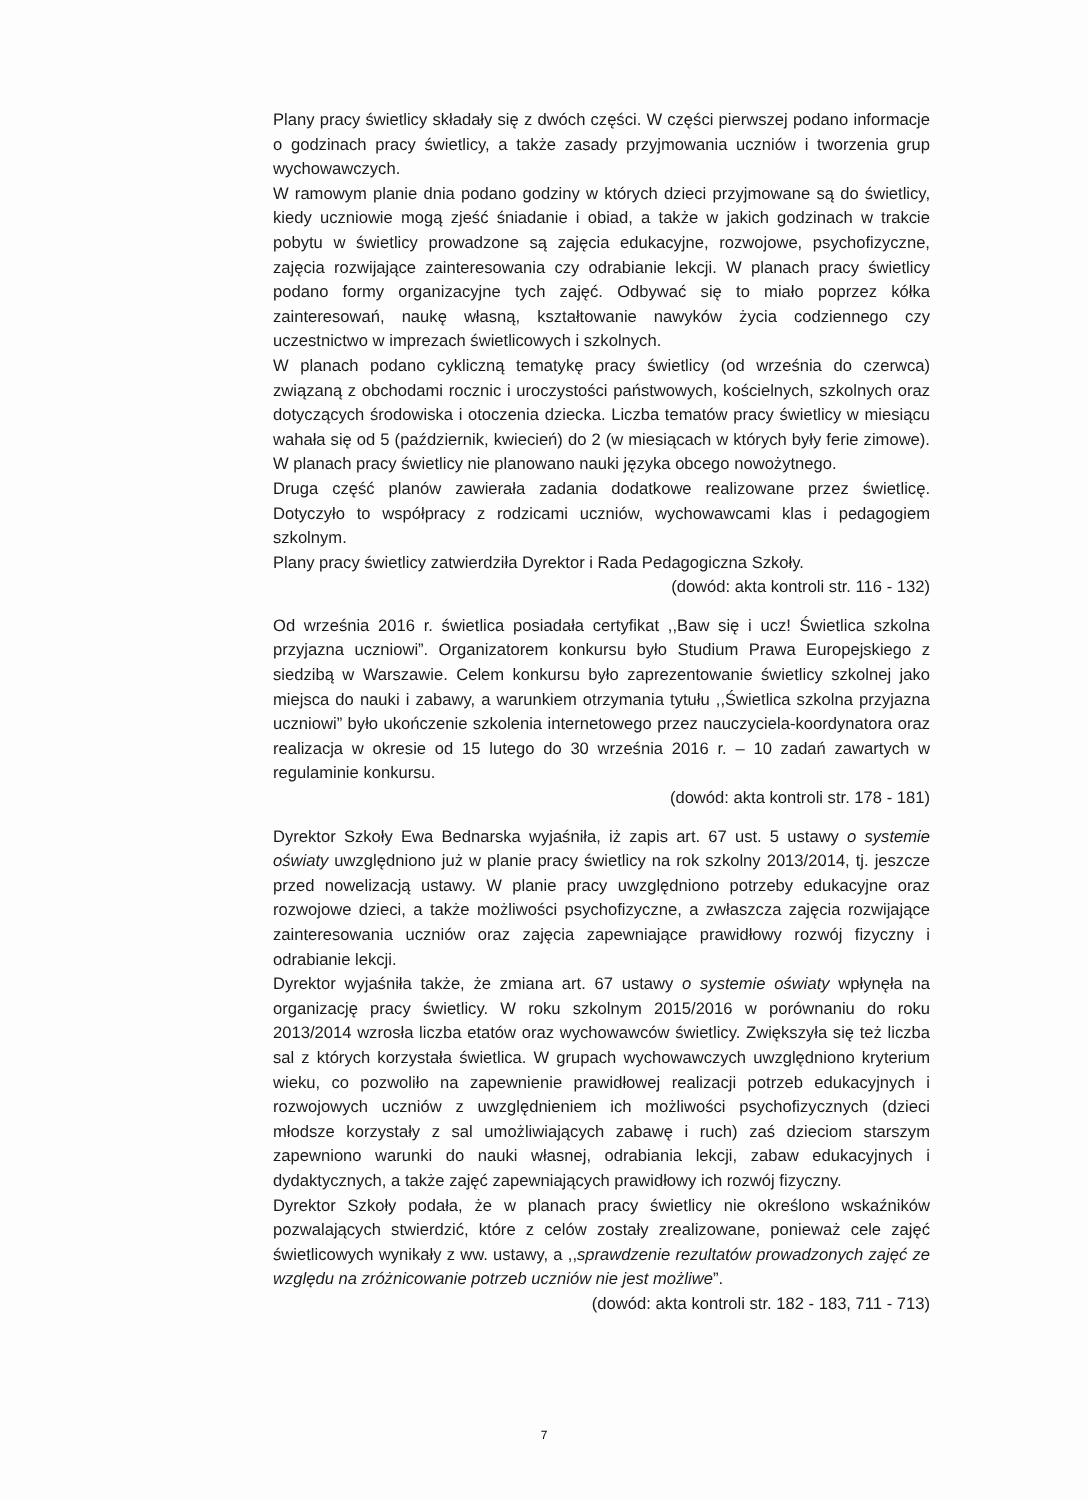Plany pracy świetlicy składały się z dwóch części. W części pierwszej podano informacje o godzinach pracy świetlicy, a także zasady przyjmowania uczniów i tworzenia grup wychowawczych.
W ramowym planie dnia podano godziny w których dzieci przyjmowane są do świetlicy, kiedy uczniowie mogą zjeść śniadanie i obiad, a także w jakich godzinach w trakcie pobytu w świetlicy prowadzone są zajęcia edukacyjne, rozwojowe, psychofizyczne, zajęcia rozwijające zainteresowania czy odrabianie lekcji. W planach pracy świetlicy podano formy organizacyjne tych zajęć. Odbywać się to miało poprzez kółka zainteresowań, naukę własną, kształtowanie nawyków życia codziennego czy uczestnictwo w imprezach świetlicowych i szkolnych.
W planach podano cykliczną tematykę pracy świetlicy (od września do czerwca) związaną z obchodami rocznic i uroczystości państwowych, kościelnych, szkolnych oraz dotyczących środowiska i otoczenia dziecka. Liczba tematów pracy świetlicy w miesiącu wahała się od 5 (październik, kwiecień) do 2 (w miesiącach w których były ferie zimowe). W planach pracy świetlicy nie planowano nauki języka obcego nowożytnego.
Druga część planów zawierała zadania dodatkowe realizowane przez świetlicę. Dotyczyło to współpracy z rodzicami uczniów, wychowawcami klas i pedagogiem szkolnym.
Plany pracy świetlicy zatwierdziła Dyrektor i Rada Pedagogiczna Szkoły.
(dowód: akta kontroli str. 116 - 132)
Od września 2016 r. świetlica posiadała certyfikat ,,Baw się i ucz! Świetlica szkolna przyjazna uczniowi”. Organizatorem konkursu było Studium Prawa Europejskiego z siedzibą w Warszawie. Celem konkursu było zaprezentowanie świetlicy szkolnej jako miejsca do nauki i zabawy, a warunkiem otrzymania tytułu ,,Świetlica szkolna przyjazna uczniowi” było ukończenie szkolenia internetowego przez nauczyciela-koordynatora oraz realizacja w okresie od 15 lutego do 30 września 2016 r. – 10 zadań zawartych w regulaminie konkursu.
(dowód: akta kontroli str. 178 - 181)
Dyrektor Szkoły Ewa Bednarska wyjaśniła, iż zapis art. 67 ust. 5 ustawy o systemie oświaty uwzględniono już w planie pracy świetlicy na rok szkolny 2013/2014, tj. jeszcze przed nowelizacją ustawy. W planie pracy uwzględniono potrzeby edukacyjne oraz rozwojowe dzieci, a także możliwości psychofizyczne, a zwłaszcza zajęcia rozwijające zainteresowania uczniów oraz zajęcia zapewniające prawidłowy rozwój fizyczny i odrabianie lekcji.
Dyrektor wyjaśniła także, że zmiana art. 67 ustawy o systemie oświaty wpłynęła na organizację pracy świetlicy. W roku szkolnym 2015/2016 w porównaniu do roku 2013/2014 wzrosła liczba etatów oraz wychowawców świetlicy. Zwiększyła się też liczba sal z których korzystała świetlica. W grupach wychowawczych uwzględniono kryterium wieku, co pozwoliło na zapewnienie prawidłowej realizacji potrzeb edukacyjnych i rozwojowych uczniów z uwzględnieniem ich możliwości psychofizycznych (dzieci młodsze korzystały z sal umożliwiających zabawę i ruch) zaś dzieciom starszym zapewniono warunki do nauki własnej, odrabiania lekcji, zabaw edukacyjnych i dydaktycznych, a także zajęć zapewniających prawidłowy ich rozwój fizyczny.
Dyrektor Szkoły podała, że w planach pracy świetlicy nie określono wskaźników pozwalających stwierdzić, które z celów zostały zrealizowane, ponieważ cele zajęć świetlicowych wynikały z ww. ustawy, a ,,sprawdzenie rezultatów prowadzonych zajęć ze względu na zróżnicowanie potrzeb uczniów nie jest możliwe”.
(dowód: akta kontroli str. 182 - 183, 711 - 713)
7